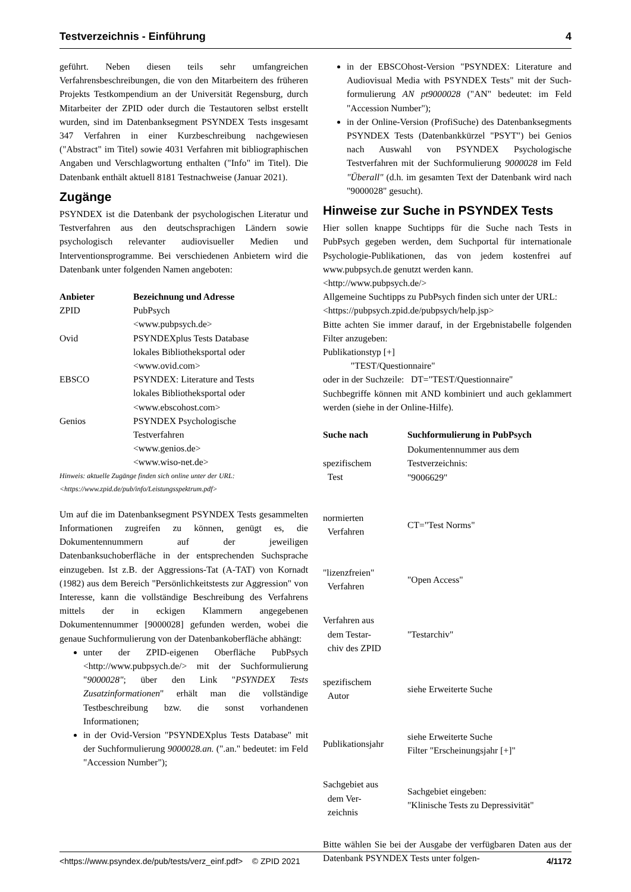Testverzeichnis - Einführung 4
geführt. Neben diesen teils sehr umfangreichen Verfahrensbeschreibungen, die von den Mitarbeitern des früheren Projekts Testkompendium an der Universität Regensburg, durch Mitarbeiter der ZPID oder durch die Testautoren selbst erstellt wurden, sind im Datenbanksegment PSYNDEX Tests insgesamt 347 Verfahren in einer Kurzbeschreibung nachgewiesen ("Abstract" im Titel) sowie 4031 Verfahren mit bibliographischen Angaben und Verschlagwortung enthalten ("Info" im Titel). Die Datenbank enthält aktuell 8181 Testnachweise (Januar 2021).
Zugänge
PSYNDEX ist die Datenbank der psychologischen Literatur und Testverfahren aus den deutschsprachigen Ländern sowie psychologisch relevanter audiovisueller Medien und Interventionsprogramme. Bei verschiedenen Anbietern wird die Datenbank unter folgenden Namen angeboten:
| Anbieter | Bezeichnung und Adresse |
| --- | --- |
| ZPID | PubPsych <www.pubpsych.de> |
| Ovid | PSYNDEXplus Tests Database lokales Bibliotheksportal oder <www.ovid.com> |
| EBSCO | PSYNDEX: Literature and Tests lokales Bibliotheksportal oder <www.ebscohost.com> |
| Genios | PSYNDEX Psychologische Testverfahren <www.genios.de> <www.wiso-net.de> |
Hinweis: aktuelle Zugänge finden sich online unter der URL:
<https://www.zpid.de/pub/info/Leistungsspektrum.pdf>
Um auf die im Datenbanksegment PSYNDEX Tests gesammelten Informationen zugreifen zu können, genügt es, die Dokumentennummern auf der jeweiligen Datenbanksuchoberfläche in der entsprechenden Suchsprache einzugeben. Ist z.B. der Aggressions-Tat (A-TAT) von Kornadt (1982) aus dem Bereich "Persönlichkeitstests zur Aggression" von Interesse, kann die vollständige Beschreibung des Verfahrens mittels der in eckigen Klammern angegebenen Dokumentennummer [9000028] gefunden werden, wobei die genaue Suchformulierung von der Datenbankoberfläche abhängt:
unter der ZPID-eigenen Oberfläche PubPsych <http://www.pubpsych.de/> mit der Suchformulierung "9000028"; über den Link "PSYNDEX Tests Zusatzinformationen" erhält man die vollständige Testbeschreibung bzw. die sonst vorhandenen Informationen;
in der Ovid-Version "PSYNDEXplus Tests Database" mit der Suchformulierung 9000028.an. (".an." bedeutet: im Feld "Accession Number");
in der EBSCOhost-Version "PSYNDEX: Literature and Audiovisual Media with PSYNDEX Tests" mit der Such-formulierung AN pt9000028 ("AN" bedeutet: im Feld "Accession Number");
in der Online-Version (ProfiSuche) des Datenbanksegments PSYNDEX Tests (Datenbankkürzel "PSYT") bei Genios nach Auswahl von PSYNDEX Psychologische Testverfahren mit der Suchformulierung 9000028 im Feld "Überall" (d.h. im gesamten Text der Datenbank wird nach "9000028" gesucht).
Hinweise zur Suche in PSYNDEX Tests
Hier sollen knappe Suchtipps für die Suche nach Tests in PubPsych gegeben werden, dem Suchportal für internationale Psychologie-Publikationen, das von jedem kostenfrei auf www.pubpsych.de genutzt werden kann.
<http://www.pubpsych.de/>
Allgemeine Suchtipps zu PubPsych finden sich unter der URL:
<https://pubpsych.zpid.de/pubpsych/help.jsp>
Bitte achten Sie immer darauf, in der Ergebnistabelle folgenden Filter anzugeben:
Publikationstyp [+]
"TEST/Questionnaire"
oder in der Suchzeile: DT="TEST/Questionnaire"
Suchbegriffe können mit AND kombiniert und auch geklammert werden (siehe in der Online-Hilfe).
| Suche nach | Suchformulierung in PubPsych |
| --- | --- |
| spezifischem Test | Dokumentennummer aus dem Testverzeichnis: "9006629" |
| normierten Verfahren | CT="Test Norms" |
| "lizenzfreien" Verfahren | "Open Access" |
| Verfahren aus dem Testar- chiv des ZPID | "Testarchiv" |
| spezifischem Autor | siehe Erweiterte Suche |
| Publikationsjahr | siehe Erweiterte Suche Filter "Erscheinungsjahr [+]" |
| Sachgebiet aus dem Ver- zeichnis | Sachgebiet eingeben: "Klinische Tests zu Depressivität" |
Bitte wählen Sie bei der Ausgabe der verfügbaren Daten aus der Datenbank PSYNDEX Tests unter folgen-
<https://www.psyndex.de/pub/tests/verz_einf.pdf> © ZPID 2021 4/1172